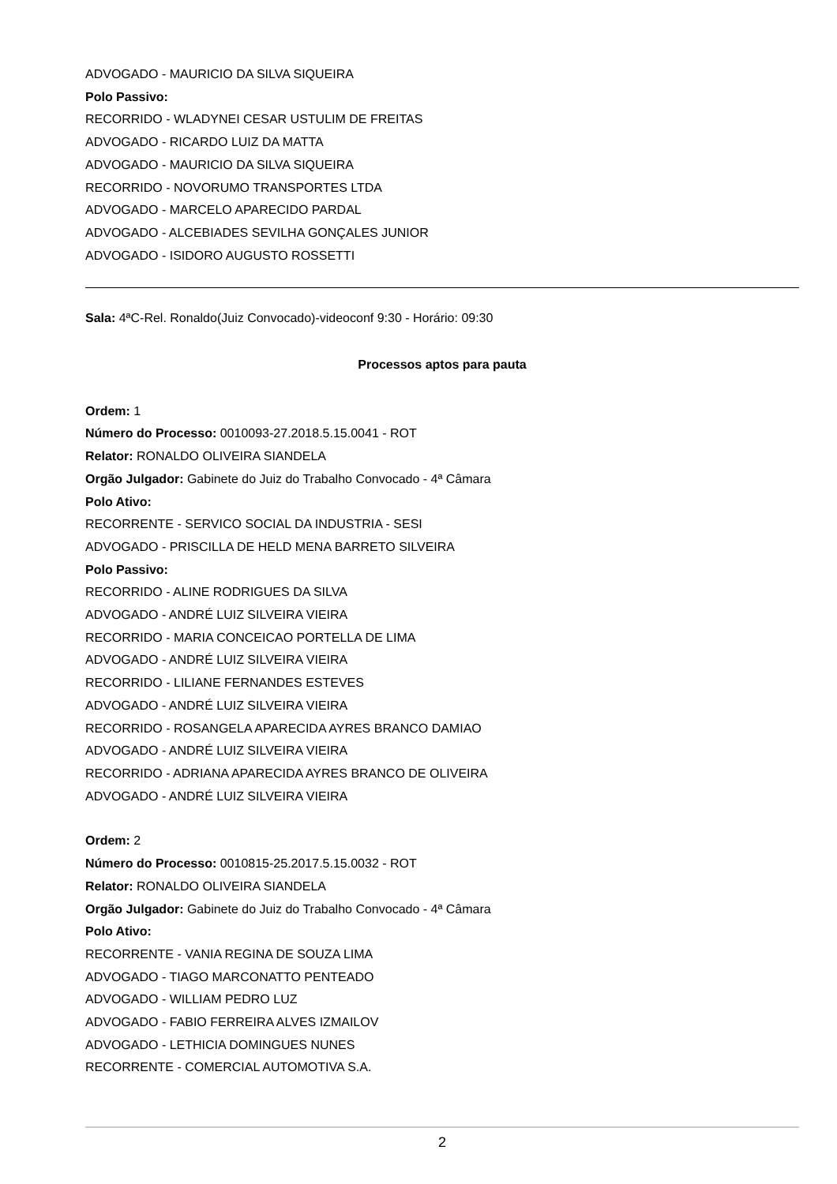ADVOGADO - MAURICIO DA SILVA SIQUEIRA
Polo Passivo:
RECORRIDO - WLADYNEI CESAR USTULIM DE FREITAS
ADVOGADO - RICARDO LUIZ DA MATTA
ADVOGADO - MAURICIO DA SILVA SIQUEIRA
RECORRIDO - NOVORUMO TRANSPORTES LTDA
ADVOGADO - MARCELO APARECIDO PARDAL
ADVOGADO - ALCEBIADES SEVILHA GONÇALES JUNIOR
ADVOGADO - ISIDORO AUGUSTO ROSSETTI
Sala: 4ªC-Rel. Ronaldo(Juiz Convocado)-videoconf 9:30 - Horário: 09:30
Processos aptos para pauta
Ordem: 1
Número do Processo: 0010093-27.2018.5.15.0041 - ROT
Relator: RONALDO OLIVEIRA SIANDELA
Orgão Julgador: Gabinete do Juiz do Trabalho Convocado - 4ª Câmara
Polo Ativo:
RECORRENTE - SERVICO SOCIAL DA INDUSTRIA - SESI
ADVOGADO - PRISCILLA DE HELD MENA BARRETO SILVEIRA
Polo Passivo:
RECORRIDO - ALINE RODRIGUES DA SILVA
ADVOGADO - ANDRÉ LUIZ SILVEIRA VIEIRA
RECORRIDO - MARIA CONCEICAO PORTELLA DE LIMA
ADVOGADO - ANDRÉ LUIZ SILVEIRA VIEIRA
RECORRIDO - LILIANE FERNANDES ESTEVES
ADVOGADO - ANDRÉ LUIZ SILVEIRA VIEIRA
RECORRIDO - ROSANGELA APARECIDA AYRES BRANCO DAMIAO
ADVOGADO - ANDRÉ LUIZ SILVEIRA VIEIRA
RECORRIDO - ADRIANA APARECIDA AYRES BRANCO DE OLIVEIRA
ADVOGADO - ANDRÉ LUIZ SILVEIRA VIEIRA
Ordem: 2
Número do Processo: 0010815-25.2017.5.15.0032 - ROT
Relator: RONALDO OLIVEIRA SIANDELA
Orgão Julgador: Gabinete do Juiz do Trabalho Convocado - 4ª Câmara
Polo Ativo:
RECORRENTE - VANIA REGINA DE SOUZA LIMA
ADVOGADO - TIAGO MARCONATTO PENTEADO
ADVOGADO - WILLIAM PEDRO LUZ
ADVOGADO - FABIO FERREIRA ALVES IZMAILOV
ADVOGADO - LETHICIA DOMINGUES NUNES
RECORRENTE - COMERCIAL AUTOMOTIVA S.A.
2